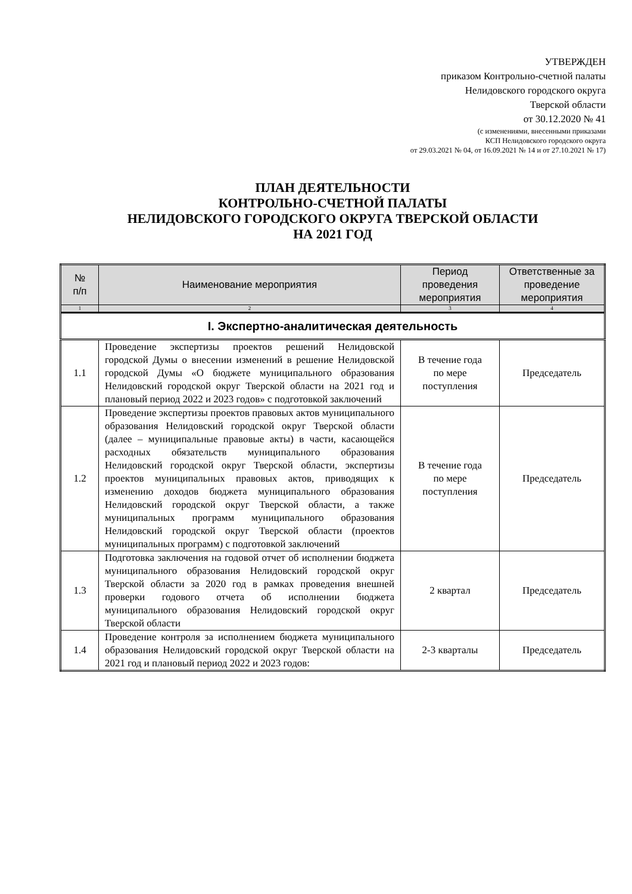УТВЕРЖДЕН
приказом Контрольно-счетной палаты
Нелидовского городского округа
Тверской области
от 30.12.2020 № 41
(с изменениями, внесенными приказами
КСП Нелидовского городского округа
от 29.03.2021 № 04, от 16.09.2021 № 14 и от 27.10.2021 № 17)
ПЛАН ДЕЯТЕЛЬНОСТИ
КОНТРОЛЬНО-СЧЕТНОЙ ПАЛАТЫ
НЕЛИДОВСКОГО ГОРОДСКОГО ОКРУГА ТВЕРСКОЙ ОБЛАСТИ
НА 2021 ГОД
| № п/п | Наименование мероприятия | Период проведения мероприятия | Ответственные за проведение мероприятия |
| --- | --- | --- | --- |
| 1 | 2 | 3 | 4 |
| I. Экспертно-аналитическая деятельность | | | |
| 1.1 | Проведение экспертизы проектов решений Нелидовской городской Думы о внесении изменений в решение Нелидовской городской Думы «О бюджете муниципального образования Нелидовский городской округ Тверской области на 2021 год и плановый период 2022 и 2023 годов» с подготовкой заключений | В течение года по мере поступления | Председатель |
| 1.2 | Проведение экспертизы проектов правовых актов муниципального образования Нелидовский городской округ Тверской области (далее – муниципальные правовые акты) в части, касающейся расходных обязательств муниципального образования Нелидовский городской округ Тверской области, экспертизы проектов муниципальных правовых актов, приводящих к изменению доходов бюджета муниципального образования Нелидовский городской округ Тверской области, а также муниципальных программ муниципального образования Нелидовский городской округ Тверской области (проектов муниципальных программ) с подготовкой заключений | В течение года по мере поступления | Председатель |
| 1.3 | Подготовка заключения на годовой отчет об исполнении бюджета муниципального образования Нелидовский городской округ Тверской области за 2020 год в рамках проведения внешней проверки годового отчета об исполнении бюджета муниципального образования Нелидовский городской округ Тверской области | 2 квартал | Председатель |
| 1.4 | Проведение контроля за исполнением бюджета муниципального образования Нелидовский городской округ Тверской области на 2021 год и плановый период 2022 и 2023 годов: | 2-3 кварталы | Председатель |